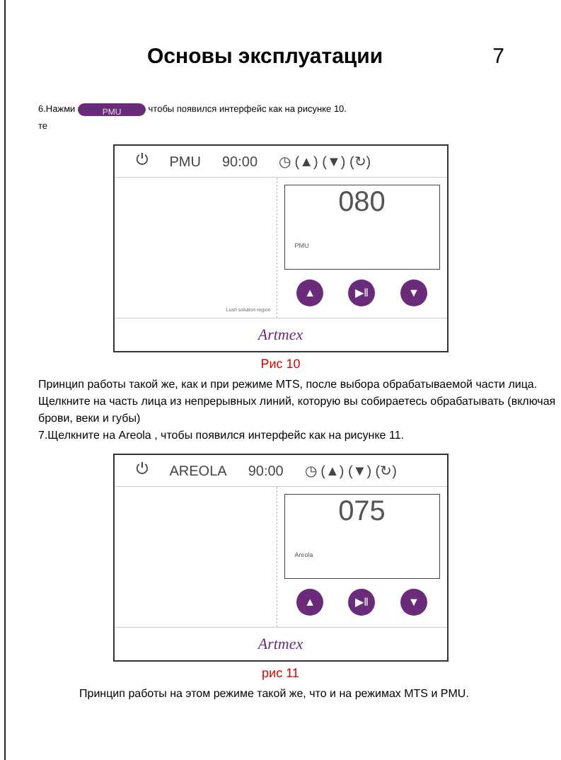Основы эксплуатации 7
6.Нажми PMU чтобы появился интерфейс как на рисунке 10.
те
⏻ PMU 90:00 ◷ (▲) (▼) (↻)
Lush solution region
080
PMU
▲ ▶‖ ▼
Artmex
Рис 10
Принцип работы такой же, как и при режиме MTS, после выбора обрабатываемой части лица.
Щелкните на часть лица из непрерывных линий, которую вы собираетесь обрабатывать (включая брови, веки и губы)
7.Щелкните на Areola , чтобы появился интерфейс как на рисунке 11.
⏻ AREOLA 90:00 ◷ (▲) (▼) (↻)
075
Areola
▲ ▶‖ ▼
Artmex
рис 11
Принцип работы на этом режиме такой же, что и на режимах MTS и PMU.